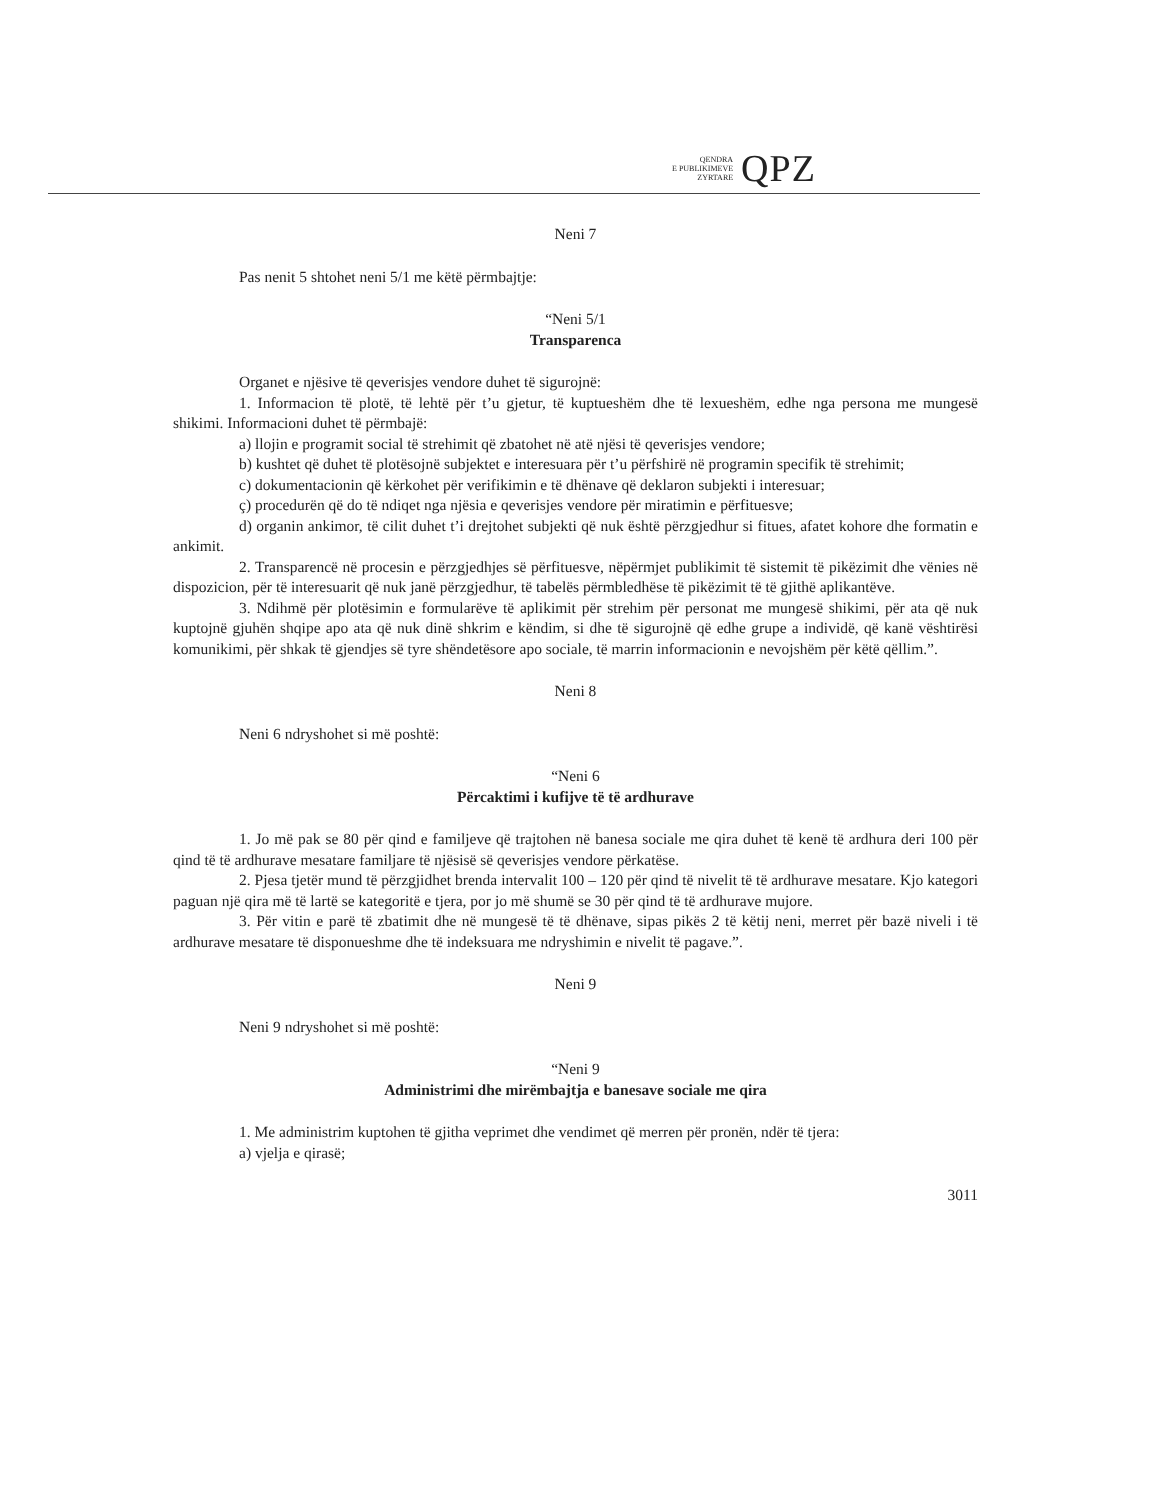QENDRA
E PUBLIKIMEVE
ZYRTARE
QPZ
Neni 7
Pas nenit 5 shtohet neni 5/1 me këtë përmbajtje:
“Neni 5/1
Transparenca
Organet e njësive të qeverisjes vendore duhet të sigurojnë:
1. Informacion të plotë, të lehtë për t’u gjetur, të kuptueshëm dhe të lexueshëm, edhe nga persona me mungesë shikimi. Informacioni duhet të përmbajë:
a) llojin e programit social të strehimit që zbatohet në atë njësi të qeverisjes vendore;
b) kushtet që duhet të plotësojnë subjektet e interesuara për t’u përfshirë në programin specifik të strehimit;
c) dokumentacionin që kërkohet për verifikimin e të dhënave që deklaron subjekti i interesuar;
ç) procedurën që do të ndiqet nga njësia e qeverisjes vendore për miratimin e përfituesve;
d) organin ankimor, të cilit duhet t’i drejtohet subjekti që nuk është përzgjedhur si fitues, afatet kohore dhe formatin e ankimit.
2. Transparencë në procesin e përzgjedhjes së përfituesve, nëpërmjet publikimit të sistemit të pikëzimit dhe vënies në dispozicion, për të interesuarit që nuk janë përzgjedhur, të tabelës përmbledhëse të pikëzimit të të gjithë aplikantëve.
3. Ndihmë për plotësimin e formularëve të aplikimit për strehim për personat me mungesë shikimi, për ata që nuk kuptojnë gjuhën shqipe apo ata që nuk dinë shkrim e këndim, si dhe të sigurojnë që edhe grupe a individë, që kanë vështirësi komunikimi, për shkak të gjendjes së tyre shëndetësore apo sociale, të marrin informacionin e nevojshëm për këtë qëllim.”.
Neni 8
Neni 6 ndryshohet si më poshtë:
“Neni 6
Përcaktimi i kufijve të të ardhurave
1. Jo më pak se 80 për qind e familjeve që trajtohen në banesa sociale me qira duhet të kenë të ardhura deri 100 për qind të të ardhurave mesatare familjare të njësisë së qeverisjes vendore përkatëse.
2. Pjesa tjetër mund të përzgjidhet brenda intervalit 100 – 120 për qind të nivelit të të ardhurave mesatare. Kjo kategori paguan një qira më të lartë se kategoritë e tjera, por jo më shumë se 30 për qind të të ardhurave mujore.
3. Për vitin e parë të zbatimit dhe në mungesë të të dhënave, sipas pikës 2 të këtij neni, merret për bazë niveli i të ardhurave mesatare të disponueshme dhe të indeksuara me ndryshimin e nivelit të pagave.”.
Neni 9
Neni 9 ndryshohet si më poshtë:
“Neni 9
Administrimi dhe mirëmbajtja e banesave sociale me qira
1. Me administrim kuptohen të gjitha veprimet dhe vendimet që merren për pronën, ndër të tjera:
a) vjelja e qirasë;
3011